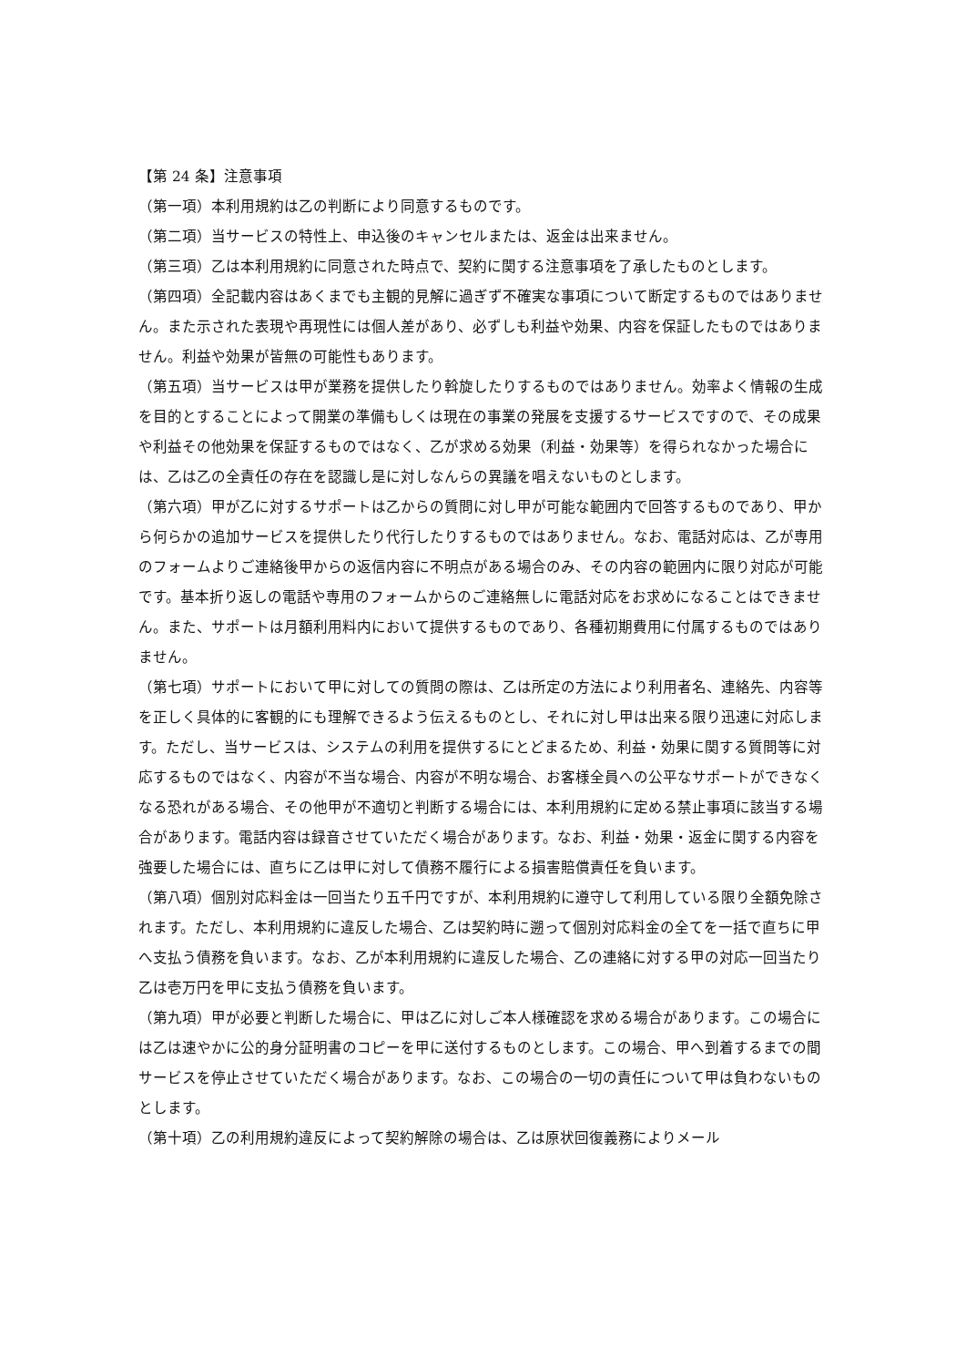【第 24 条】注意事項
（第一項）本利用規約は乙の判断により同意するものです。
（第二項）当サービスの特性上、申込後のキャンセルまたは、返金は出来ません。
（第三項）乙は本利用規約に同意された時点で、契約に関する注意事項を了承したものとします。
（第四項）全記載内容はあくまでも主観的見解に過ぎず不確実な事項について断定するものではありません。また示された表現や再現性には個人差があり、必ずしも利益や効果、内容を保証したものではありません。利益や効果が皆無の可能性もあります。
（第五項）当サービスは甲が業務を提供したり斡旋したりするものではありません。効率よく情報の生成を目的とすることによって開業の準備もしくは現在の事業の発展を支援するサービスですので、その成果や利益その他効果を保証するものではなく、乙が求める効果（利益・効果等）を得られなかった場合には、乙は乙の全責任の存在を認識し是に対しなんらの異議を唱えないものとします。
（第六項）甲が乙に対するサポートは乙からの質問に対し甲が可能な範囲内で回答するものであり、甲から何らかの追加サービスを提供したり代行したりするものではありません。なお、電話対応は、乙が専用のフォームよりご連絡後甲からの返信内容に不明点がある場合のみ、その内容の範囲内に限り対応が可能です。基本折り返しの電話や専用のフォームからのご連絡無しに電話対応をお求めになることはできません。また、サポートは月額利用料内において提供するものであり、各種初期費用に付属するものではありません。
（第七項）サポートにおいて甲に対しての質問の際は、乙は所定の方法により利用者名、連絡先、内容等を正しく具体的に客観的にも理解できるよう伝えるものとし、それに対し甲は出来る限り迅速に対応します。ただし、当サービスは、システムの利用を提供するにとどまるため、利益・効果に関する質問等に対応するものではなく、内容が不当な場合、内容が不明な場合、お客様全員への公平なサポートができなくなる恐れがある場合、その他甲が不適切と判断する場合には、本利用規約に定める禁止事項に該当する場合があります。電話内容は録音させていただく場合があります。なお、利益・効果・返金に関する内容を強要した場合には、直ちに乙は甲に対して債務不履行による損害賠償責任を負います。
（第八項）個別対応料金は一回当たり五千円ですが、本利用規約に遵守して利用している限り全額免除されます。ただし、本利用規約に違反した場合、乙は契約時に遡って個別対応料金の全てを一括で直ちに甲へ支払う債務を負います。なお、乙が本利用規約に違反した場合、乙の連絡に対する甲の対応一回当たり乙は壱万円を甲に支払う債務を負います。
（第九項）甲が必要と判断した場合に、甲は乙に対しご本人様確認を求める場合があります。この場合には乙は速やかに公的身分証明書のコピーを甲に送付するものとします。この場合、甲へ到着するまでの間サービスを停止させていただく場合があります。なお、この場合の一切の責任について甲は負わないものとします。
（第十項）乙の利用規約違反によって契約解除の場合は、乙は原状回復義務によりメール